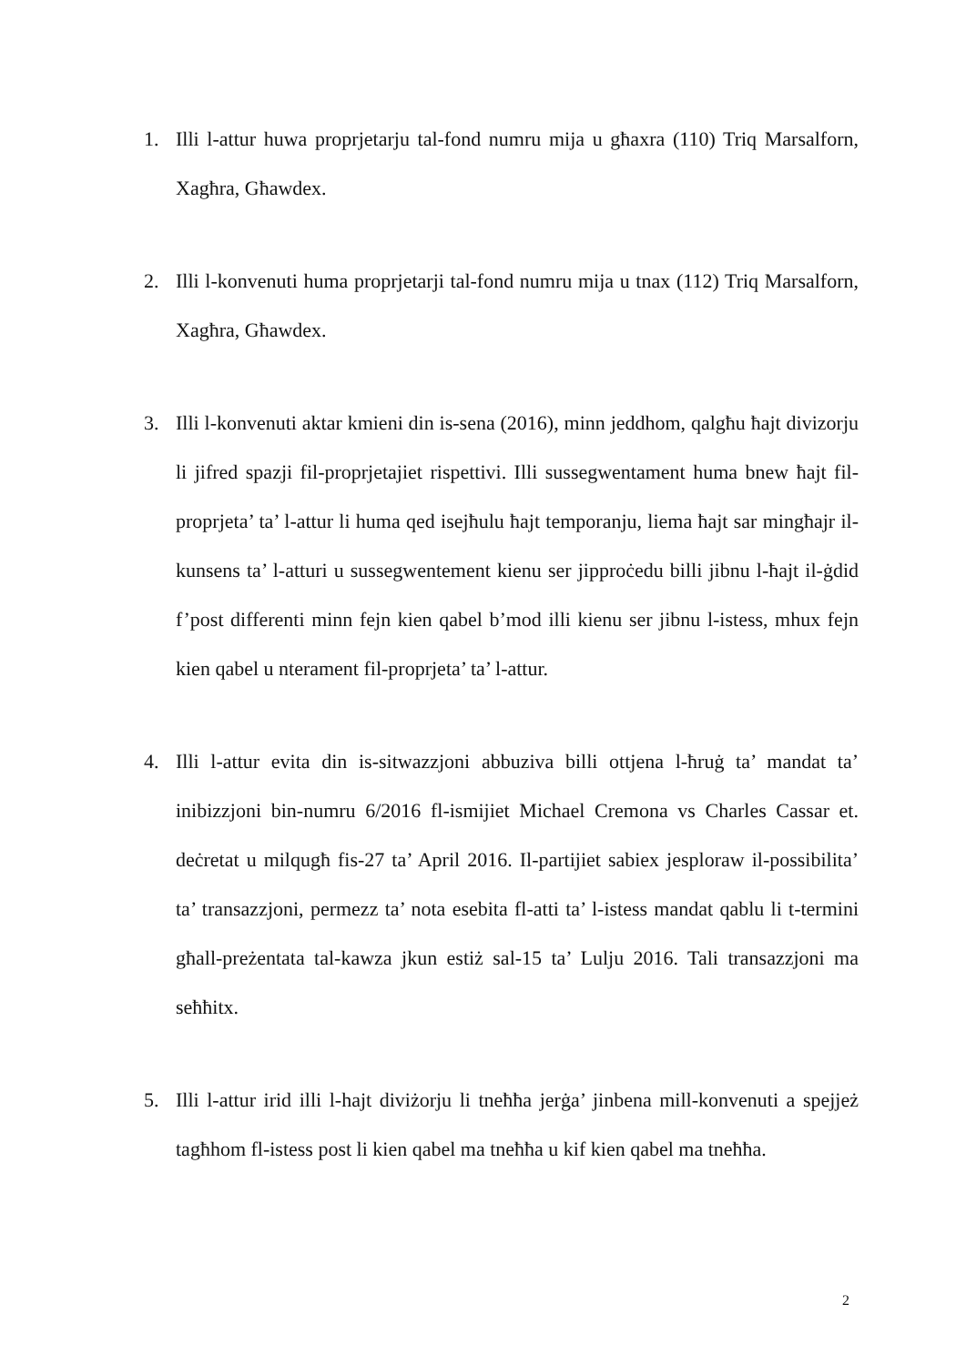1. Illi l-attur huwa proprjetarju tal-fond numru mija u għaxra (110) Triq Marsalforn, Xagħra, Għawdex.
2. Illi l-konvenuti huma proprjetarji tal-fond numru mija u tnax (112) Triq Marsalforn, Xagħra, Għawdex.
3. Illi l-konvenuti aktar kmieni din is-sena (2016), minn jeddhom, qalgħu ħajt divizorju li jifred spazji fil-proprjetajiet rispettivi. Illi sussegwentament huma bnew ħajt fil-proprjeta’ ta’ l-attur li huma qed isejħulu ħajt temporanju, liema ħajt sar mingħajr il-kunsens ta’ l-atturi u sussegwentement kienu ser jipproċedu billi jibnu l-ħajt il-ġdid f’post differenti minn fejn kien qabel b’mod illi kienu ser jibnu l-istess, mhux fejn kien qabel u nterament fil-proprjeta’ ta’ l-attur.
4. Illi l-attur evita din is-sitwazzjoni abbuziva billi ottjena l-ħruġ ta’ mandat ta’ inibizzjoni bin-numru 6/2016 fl-ismijiet Michael Cremona vs Charles Cassar et. deċretat u milqugħ fis-27 ta’ April 2016. Il-partijiet sabiex jesploraw il-possibilita’ ta’ transazzjoni, permezz ta’ nota esebita fl-atti ta’ l-istess mandat qablu li t-termini għall-preżentata tal-kawza jkun estiż sal-15 ta’ Lulju 2016. Tali transazzjoni ma seħħitx.
5. Illi l-attur irid illi l-hajt diviżorju li tneħħa jerġa’ jinbena mill-konvenuti a spejjeż tagħhom fl-istess post li kien qabel ma tneħħa u kif kien qabel ma tneħħa.
2